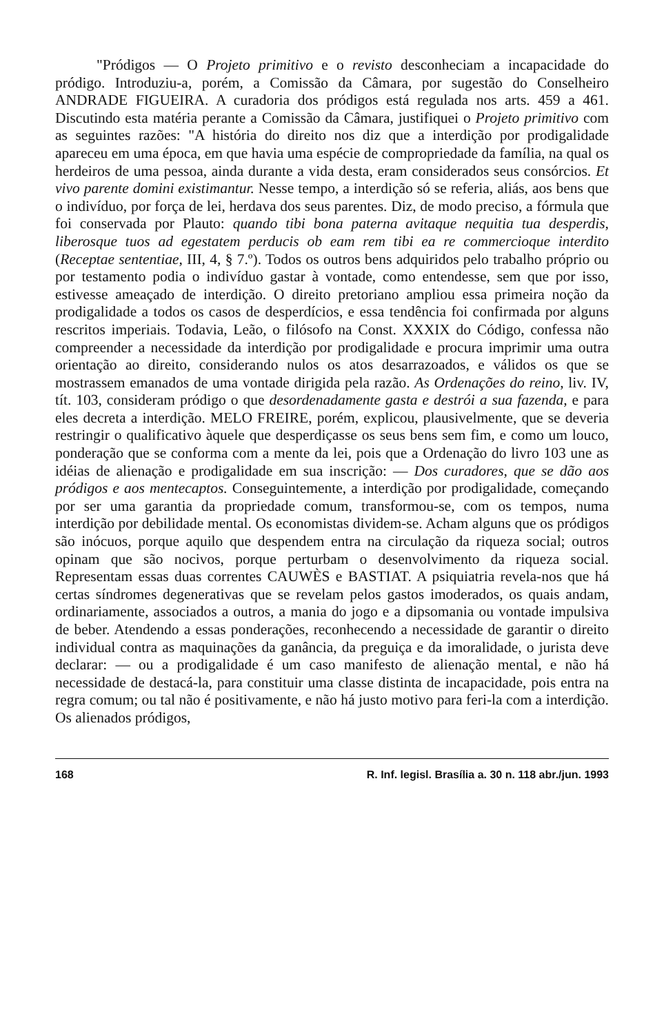"Pródigos — O Projeto primitivo e o revisto desconheciam a incapacidade do pródigo. Introduziu-a, porém, a Comissão da Câmara, por sugestão do Conselheiro ANDRADE FIGUEIRA. A curadoria dos pródigos está regulada nos arts. 459 a 461. Discutindo esta matéria perante a Comissão da Câmara, justifiquei o Projeto primitivo com as seguintes razões: "A história do direito nos diz que a interdição por prodigalidade apareceu em uma época, em que havia uma espécie de compropriedade da família, na qual os herdeiros de uma pessoa, ainda durante a vida desta, eram considerados seus consórcios. Et vivo parente domini existimantur. Nesse tempo, a interdição só se referia, aliás, aos bens que o indivíduo, por força de lei, herdava dos seus parentes. Diz, de modo preciso, a fórmula que foi conservada por Plauto: quando tibi bona paterna avitaque nequitia tua desperdis, liberosque tuos ad egestatem perducis ob eam rem tibi ea re commercioque interdito (Receptae sententiae, III, 4, § 7.º). Todos os outros bens adquiridos pelo trabalho próprio ou por testamento podia o indivíduo gastar à vontade, como entendesse, sem que por isso, estivesse ameaçado de interdição. O direito pretoriano ampliou essa primeira noção da prodigalidade a todos os casos de desperdícios, e essa tendência foi confirmada por alguns rescritos imperiais. Todavia, Leão, o filósofo na Const. XXXIX do Código, confessa não compreender a necessidade da interdição por prodigalidade e procura imprimir uma outra orientação ao direito, considerando nulos os atos desarrazoados, e válidos os que se mostrassem emanados de uma vontade dirigida pela razão. As Ordenações do reino, liv. IV, tít. 103, consideram pródigo o que desordenadamente gasta e destrói a sua fazenda, e para eles decreta a interdição. MELO FREIRE, porém, explicou, plausivelmente, que se deveria restringir o qualificativo àquele que desperdiçasse os seus bens sem fim, e como um louco, ponderação que se conforma com a mente da lei, pois que a Ordenação do livro 103 une as idéias de alienação e prodigalidade em sua inscrição: — Dos curadores, que se dão aos pródigos e aos mentecaptos. Conseguintemente, a interdição por prodigalidade, começando por ser uma garantia da propriedade comum, transformou-se, com os tempos, numa interdição por debilidade mental. Os economistas dividem-se. Acham alguns que os pródigos são inócuos, porque aquilo que despendem entra na circulação da riqueza social; outros opinam que são nocivos, porque perturbam o desenvolvimento da riqueza social. Representam essas duas correntes CAUWÈS e BASTIAT. A psiquiatria revela-nos que há certas síndromes degenerativas que se revelam pelos gastos imoderados, os quais andam, ordinariamente, associados a outros, a mania do jogo e a dipsomania ou vontade impulsiva de beber. Atendendo a essas ponderações, reconhecendo a necessidade de garantir o direito individual contra as maquinações da ganância, da preguiça e da imoralidade, o jurista deve declarar: — ou a prodigalidade é um caso manifesto de alienação mental, e não há necessidade de destacá-la, para constituir uma classe distinta de incapacidade, pois entra na regra comum; ou tal não é positivamente, e não há justo motivo para feri-la com a interdição. Os alienados pródigos,
168 R. Inf. legisl. Brasília a. 30 n. 118 abr./jun. 1993